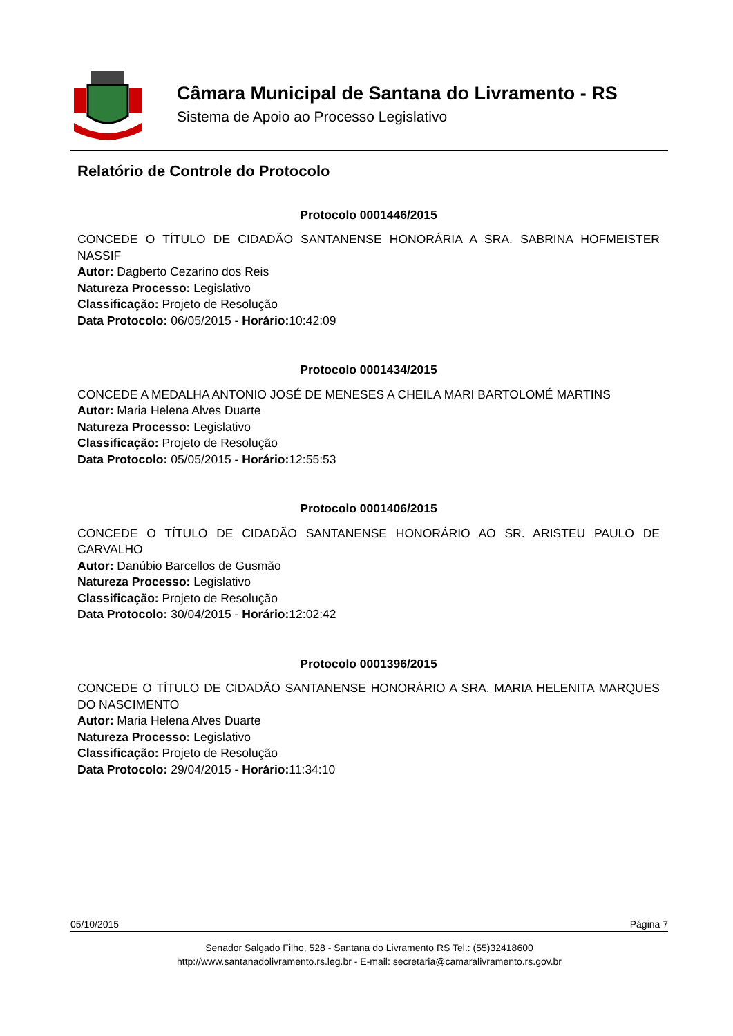Câmara Municipal de Santana do Livramento - RS
Sistema de Apoio ao Processo Legislativo
Relatório de Controle do Protocolo
Protocolo 0001446/2015
CONCEDE O TÍTULO DE CIDADÃO SANTANENSE HONORÁRIA A SRA. SABRINA HOFMEISTER NASSIF
Autor: Dagberto Cezarino dos Reis
Natureza Processo: Legislativo
Classificação: Projeto de Resolução
Data Protocolo: 06/05/2015 - Horário: 10:42:09
Protocolo 0001434/2015
CONCEDE A MEDALHA ANTONIO JOSÉ DE MENESES A CHEILA MARI BARTOLOMÉ MARTINS
Autor: Maria Helena Alves Duarte
Natureza Processo: Legislativo
Classificação: Projeto de Resolução
Data Protocolo: 05/05/2015 - Horário: 12:55:53
Protocolo 0001406/2015
CONCEDE O TÍTULO DE CIDADÃO SANTANENSE HONORÁRIO AO SR. ARISTEU PAULO DE CARVALHO
Autor: Danúbio Barcellos de Gusmão
Natureza Processo: Legislativo
Classificação: Projeto de Resolução
Data Protocolo: 30/04/2015 - Horário: 12:02:42
Protocolo 0001396/2015
CONCEDE O TÍTULO DE CIDADÃO SANTANENSE HONORÁRIO A SRA. MARIA HELENITA MARQUES DO NASCIMENTO
Autor: Maria Helena Alves Duarte
Natureza Processo: Legislativo
Classificação: Projeto de Resolução
Data Protocolo: 29/04/2015 - Horário: 11:34:10
05/10/2015 Página 7
Senador Salgado Filho, 528 - Santana do Livramento RS Tel.: (55)32418600
http://www.santanadolivramento.rs.leg.br - E-mail: secretaria@camaralivramento.rs.gov.br